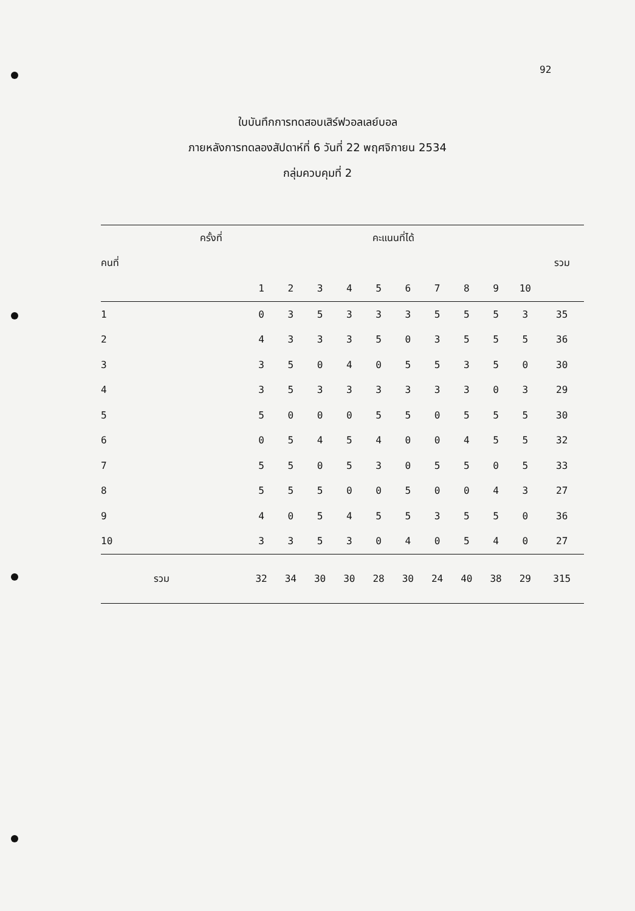92
ใบบันทึกการทดสอบเสิร์ฟวอลเลย์บอล
ภายหลังการทดลองสัปดาห์ที่ 6 วันที่ 22 พฤศจิกายน 2534
กลุ่มควบคุมที่ 2
| ครั้งที่ | | คะแนนที่ได้ | | | | | | | | | | |
| --- | --- | --- | --- | --- | --- | --- | --- | --- | --- | --- | --- | --- |
| คนที่ | | | | | | | | | | | | รวม |
| | | 1 | 2 | 3 | 4 | 5 | 6 | 7 | 8 | 9 | 10 | |
| 1 | | 0 | 3 | 5 | 3 | 3 | 3 | 5 | 5 | 5 | 3 | 35 |
| 2 | | 4 | 3 | 3 | 3 | 5 | 0 | 3 | 5 | 5 | 5 | 36 |
| 3 | | 3 | 5 | 0 | 4 | 0 | 5 | 5 | 3 | 5 | 0 | 30 |
| 4 | | 3 | 5 | 3 | 3 | 3 | 3 | 3 | 3 | 0 | 3 | 29 |
| 5 | | 5 | 0 | 0 | 0 | 5 | 5 | 0 | 5 | 5 | 5 | 30 |
| 6 | | 0 | 5 | 4 | 5 | 4 | 0 | 0 | 4 | 5 | 5 | 32 |
| 7 | | 5 | 5 | 0 | 5 | 3 | 0 | 5 | 5 | 0 | 5 | 33 |
| 8 | | 5 | 5 | 5 | 0 | 0 | 5 | 0 | 0 | 4 | 3 | 27 |
| 9 | | 4 | 0 | 5 | 4 | 5 | 5 | 3 | 5 | 5 | 0 | 36 |
| 10 | | 3 | 3 | 5 | 3 | 0 | 4 | 0 | 5 | 4 | 0 | 27 |
| รวม | | 32 | 34 | 30 | 30 | 28 | 30 | 24 | 40 | 38 | 29 | 315 |